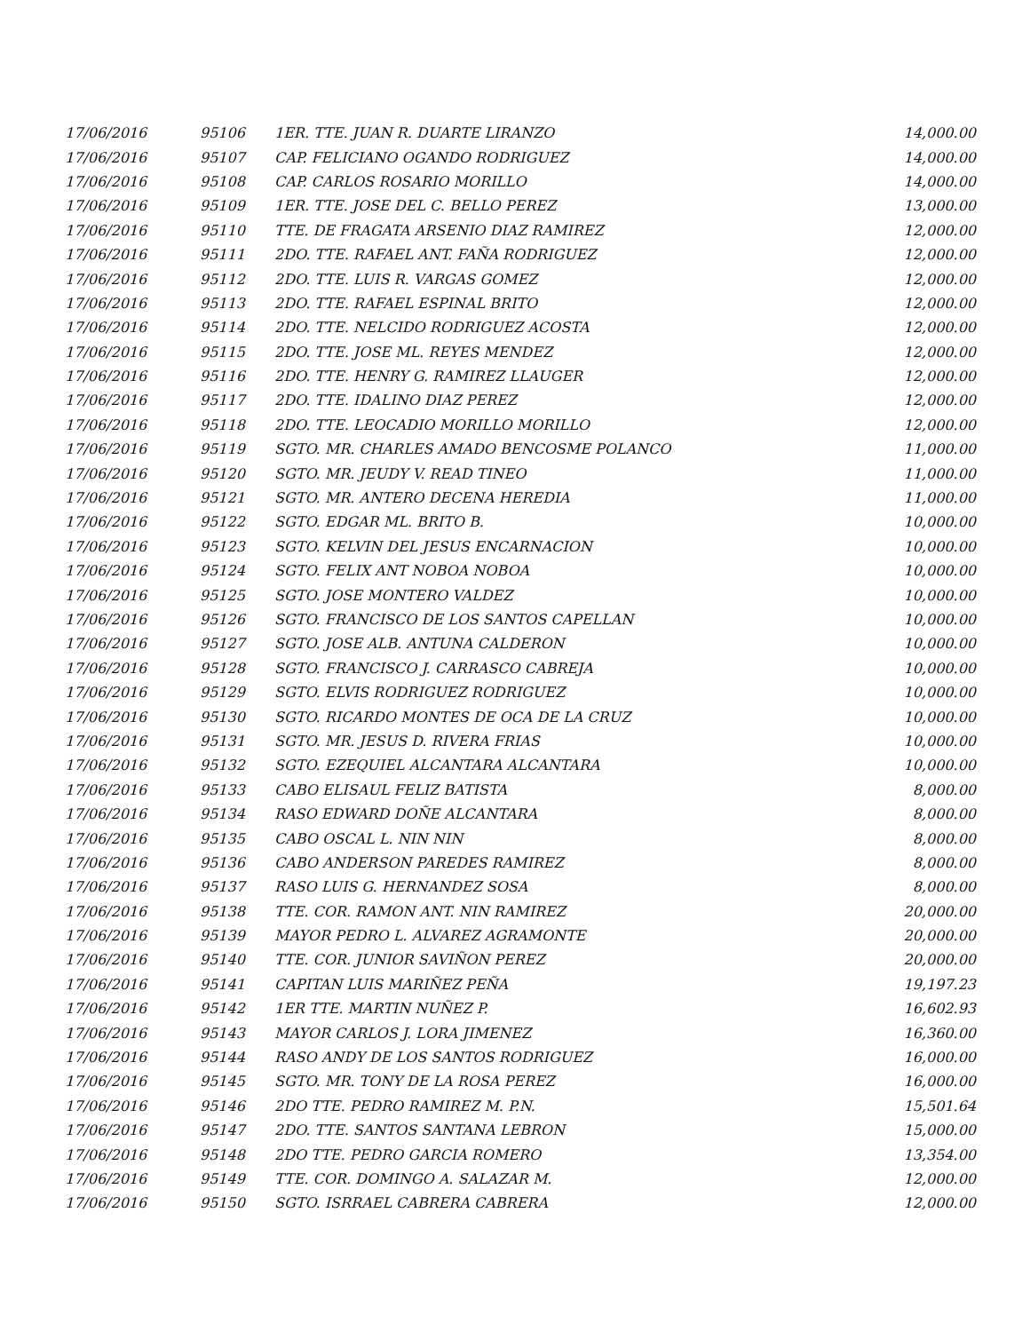| 17/06/2016 | 95106 | 1ER. TTE. JUAN R. DUARTE LIRANZO | 14,000.00 |
| 17/06/2016 | 95107 | CAP. FELICIANO OGANDO RODRIGUEZ | 14,000.00 |
| 17/06/2016 | 95108 | CAP. CARLOS ROSARIO MORILLO | 14,000.00 |
| 17/06/2016 | 95109 | 1ER. TTE. JOSE DEL C. BELLO PEREZ | 13,000.00 |
| 17/06/2016 | 95110 | TTE. DE FRAGATA ARSENIO DIAZ RAMIREZ | 12,000.00 |
| 17/06/2016 | 95111 | 2DO. TTE. RAFAEL ANT. FAÑA RODRIGUEZ | 12,000.00 |
| 17/06/2016 | 95112 | 2DO. TTE. LUIS R. VARGAS GOMEZ | 12,000.00 |
| 17/06/2016 | 95113 | 2DO. TTE. RAFAEL ESPINAL BRITO | 12,000.00 |
| 17/06/2016 | 95114 | 2DO. TTE. NELCIDO RODRIGUEZ ACOSTA | 12,000.00 |
| 17/06/2016 | 95115 | 2DO. TTE. JOSE ML. REYES MENDEZ | 12,000.00 |
| 17/06/2016 | 95116 | 2DO. TTE. HENRY G. RAMIREZ LLAUGER | 12,000.00 |
| 17/06/2016 | 95117 | 2DO. TTE. IDALINO DIAZ PEREZ | 12,000.00 |
| 17/06/2016 | 95118 | 2DO. TTE. LEOCADIO MORILLO MORILLO | 12,000.00 |
| 17/06/2016 | 95119 | SGTO. MR. CHARLES AMADO BENCOSME POLANCO | 11,000.00 |
| 17/06/2016 | 95120 | SGTO. MR. JEUDY V. READ TINEO | 11,000.00 |
| 17/06/2016 | 95121 | SGTO. MR. ANTERO DECENA HEREDIA | 11,000.00 |
| 17/06/2016 | 95122 | SGTO. EDGAR ML. BRITO B. | 10,000.00 |
| 17/06/2016 | 95123 | SGTO. KELVIN DEL JESUS ENCARNACION | 10,000.00 |
| 17/06/2016 | 95124 | SGTO. FELIX ANT NOBOA NOBOA | 10,000.00 |
| 17/06/2016 | 95125 | SGTO. JOSE MONTERO VALDEZ | 10,000.00 |
| 17/06/2016 | 95126 | SGTO. FRANCISCO DE LOS SANTOS CAPELLAN | 10,000.00 |
| 17/06/2016 | 95127 | SGTO. JOSE ALB. ANTUNA CALDERON | 10,000.00 |
| 17/06/2016 | 95128 | SGTO. FRANCISCO J. CARRASCO CABREJA | 10,000.00 |
| 17/06/2016 | 95129 | SGTO. ELVIS RODRIGUEZ RODRIGUEZ | 10,000.00 |
| 17/06/2016 | 95130 | SGTO. RICARDO MONTES DE OCA DE LA CRUZ | 10,000.00 |
| 17/06/2016 | 95131 | SGTO. MR. JESUS D. RIVERA FRIAS | 10,000.00 |
| 17/06/2016 | 95132 | SGTO. EZEQUIEL ALCANTARA ALCANTARA | 10,000.00 |
| 17/06/2016 | 95133 | CABO ELISAUL FELIZ BATISTA | 8,000.00 |
| 17/06/2016 | 95134 | RASO EDWARD DOÑE ALCANTARA | 8,000.00 |
| 17/06/2016 | 95135 | CABO OSCAL L. NIN NIN | 8,000.00 |
| 17/06/2016 | 95136 | CABO ANDERSON PAREDES RAMIREZ | 8,000.00 |
| 17/06/2016 | 95137 | RASO LUIS G. HERNANDEZ SOSA | 8,000.00 |
| 17/06/2016 | 95138 | TTE. COR. RAMON ANT. NIN RAMIREZ | 20,000.00 |
| 17/06/2016 | 95139 | MAYOR PEDRO L. ALVAREZ AGRAMONTE | 20,000.00 |
| 17/06/2016 | 95140 | TTE. COR. JUNIOR SAVIÑON PEREZ | 20,000.00 |
| 17/06/2016 | 95141 | CAPITAN LUIS MARIÑEZ PEÑA | 19,197.23 |
| 17/06/2016 | 95142 | 1ER TTE. MARTIN NUÑEZ P. | 16,602.93 |
| 17/06/2016 | 95143 | MAYOR CARLOS J. LORA JIMENEZ | 16,360.00 |
| 17/06/2016 | 95144 | RASO ANDY DE LOS SANTOS RODRIGUEZ | 16,000.00 |
| 17/06/2016 | 95145 | SGTO. MR. TONY DE LA ROSA PEREZ | 16,000.00 |
| 17/06/2016 | 95146 | 2DO TTE. PEDRO RAMIREZ M. P.N. | 15,501.64 |
| 17/06/2016 | 95147 | 2DO. TTE. SANTOS SANTANA LEBRON | 15,000.00 |
| 17/06/2016 | 95148 | 2DO TTE. PEDRO GARCIA ROMERO | 13,354.00 |
| 17/06/2016 | 95149 | TTE. COR. DOMINGO A. SALAZAR M. | 12,000.00 |
| 17/06/2016 | 95150 | SGTO. ISRRAEL CABRERA CABRERA | 12,000.00 |